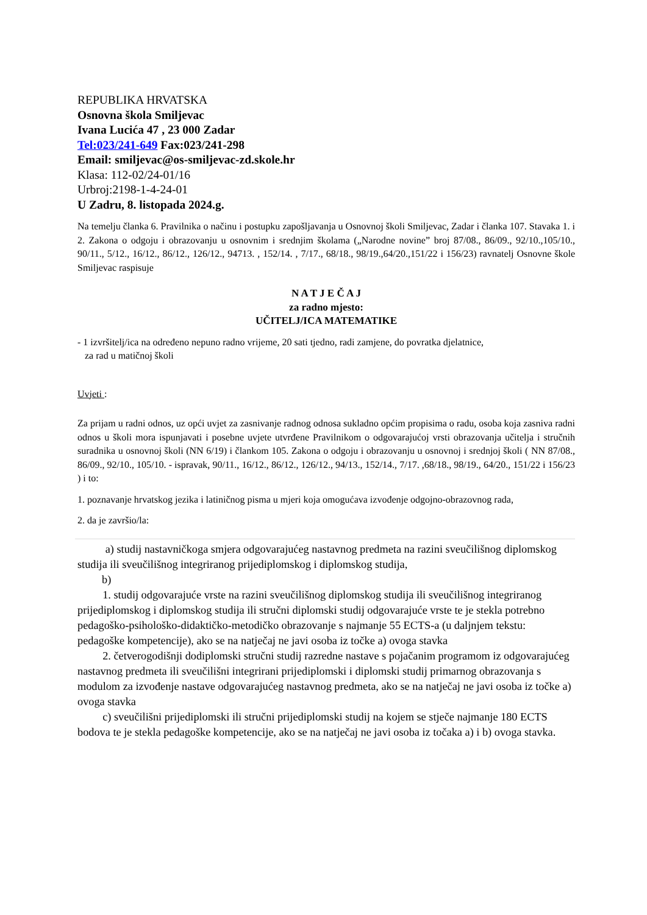REPUBLIKA HRVATSKA
Osnovna škola Smiljevac
Ivana Lucića 47 , 23 000 Zadar
Tel:023/241-649 Fax:023/241-298
Email: smiljevac@os-smiljevac-zd.skole.hr
Klasa: 112-02/24-01/16
Urbroj:2198-1-4-24-01
U Zadru, 8. listopada 2024.g.
Na temelju članka 6. Pravilnika o načinu i postupku zapošljavanja u Osnovnoj školi Smiljevac, Zadar i članka 107. Stavaka 1. i 2. Zakona o odgoju i obrazovanju u osnovnim i srednjim školama („Narodne novine” broj 87/08., 86/09., 92/10.,105/10., 90/11., 5/12., 16/12., 86/12., 126/12., 94713. , 152/14. , 7/17., 68/18., 98/19.,64/20.,151/22 i 156/23) ravnatelj Osnovne škole Smiljevac raspisuje
N A T J E Č A J
za radno mjesto:
UČITELJ/ICA MATEMATIKE
- 1 izvršitelj/ica na određeno nepuno radno vrijeme, 20 sati tjedno, radi zamjene, do povratka djelatnice,
za rad u matičnoj školi
Uvjeti :
Za prijam u radni odnos, uz opći uvjet za zasnivanje radnog odnosa sukladno općim propisima o radu, osoba koja zasniva radni odnos u školi mora ispunjavati i posebne uvjete utvrđene Pravilnikom o odgovarajućoj vrsti obrazovanja učitelja i stručnih suradnika u osnovnoj školi (NN 6/19) i člankom 105. Zakona o odgoju i obrazovanju u osnovnoj i srednjoj školi ( NN 87/08., 86/09., 92/10., 105/10. - ispravak, 90/11., 16/12., 86/12., 126/12., 94/13., 152/14., 7/17. ,68/18., 98/19., 64/20., 151/22 i 156/23 ) i to:
1. poznavanje hrvatskog jezika i latiničnog pisma u mjeri koja omogućava izvođenje odgojno-obrazovnog rada,
2. da je završio/la:
a) studij nastavničkoga smjera odgovarajućeg nastavnog predmeta na razini sveučilišnog diplomskog studija ili sveučilišnog integriranog prijediplomskog i diplomskog studija,
b)
1. studij odgovarajuće vrste na razini sveučilišnog diplomskog studija ili sveučilišnog integriranog prijediplomskog i diplomskog studija ili stručni diplomski studij odgovarajuće vrste te je stekla potrebno pedagoško-psihološko-didaktičko-metodičko obrazovanje s najmanje 55 ECTS-a (u daljnjem tekstu: pedagoške kompetencije), ako se na natječaj ne javi osoba iz točke a) ovoga stavka
2. četverogodišnji dodiplomski stručni studij razredne nastave s pojačanim programom iz odgovarajućeg nastavnog predmeta ili sveučilišni integrirani prijediplomski i diplomski studij primarnog obrazovanja s modulom za izvođenje nastave odgovarajućeg nastavnog predmeta, ako se na natječaj ne javi osoba iz točke a) ovoga stavka
c) sveučilišni prijediplomski ili stručni prijediplomski studij na kojem se stječe najmanje 180 ECTS bodova te je stekla pedagoške kompetencije, ako se na natječaj ne javi osoba iz točaka a) i b) ovoga stavka.